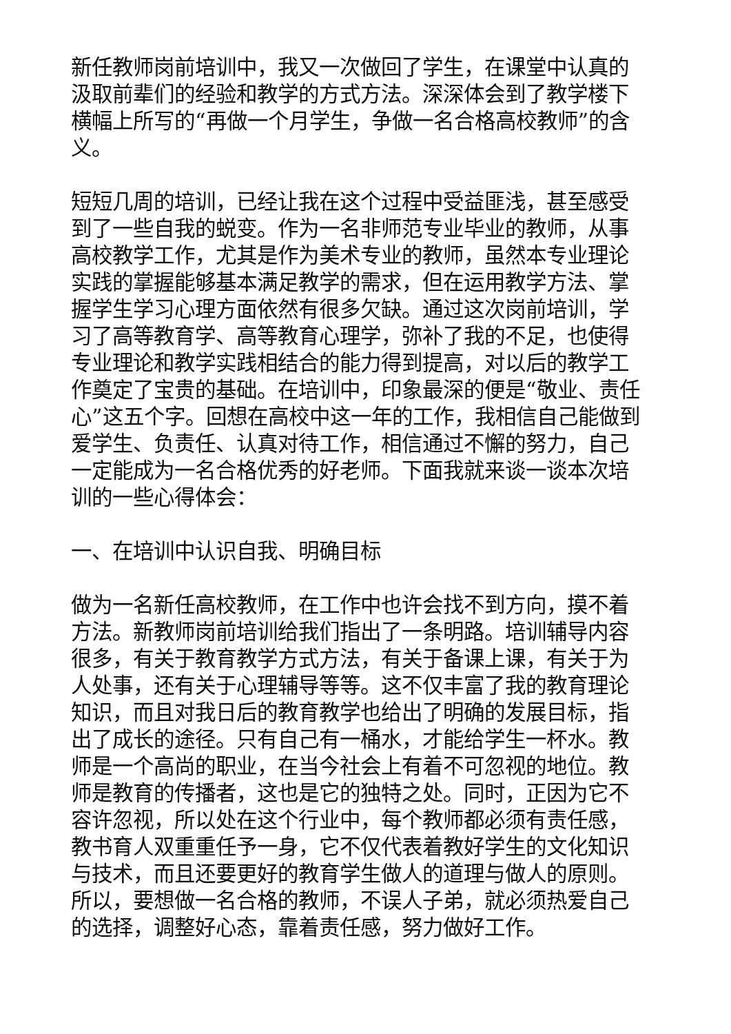新任教师岗前培训中，我又一次做回了学生，在课堂中认真的汲取前辈们的经验和教学的方式方法。深深体会到了教学楼下横幅上所写的“再做一个月学生，争做一名合格高校教师”的含义。
短短几周的培训，已经让我在这个过程中受益匪浅，甚至感受到了一些自我的蜕变。作为一名非师范专业毕业的教师，从事高校教学工作，尤其是作为美术专业的教师，虽然本专业理论实践的掌握能够基本满足教学的需求，但在运用教学方法、掌握学生学习心理方面依然有很多欠缺。通过这次岗前培训，学习了高等教育学、高等教育心理学，弥补了我的不足，也使得专业理论和教学实践相结合的能力得到提高，对以后的教学工作奠定了宝贵的基础。在培训中，印象最深的便是“敬业、责任心”这五个字。回想在高校中这一年的工作，我相信自己能做到爱学生、负责任、认真对待工作，相信通过不懈的努力，自己一定能成为一名合格优秀的好老师。下面我就来谈一谈本次培训的一些心得体会：
一、在培训中认识自我、明确目标
做为一名新任高校教师，在工作中也许会找不到方向，摸不着方法。新教师岗前培训给我们指出了一条明路。培训辅导内容很多，有关于教育教学方式方法，有关于备课上课，有关于为人处事，还有关于心理辅导等等。这不仅丰富了我的教育理论知识，而且对我日后的教育教学也给出了明确的发展目标，指出了成长的途径。只有自己有一桶水，才能给学生一杯水。教师是一个高尚的职业，在当今社会上有着不可忽视的地位。教师是教育的传播者，这也是它的独特之处。同时，正因为它不容许忽视，所以处在这个行业中，每个教师都必须有责任感，教书育人双重重任予一身，它不仅代表着教好学生的文化知识与技术，而且还要更好的教育学生做人的道理与做人的原则。所以，要想做一名合格的教师，不误人子弟，就必须热爱自己的选择，调整好心态，靠着责任感，努力做好工作。